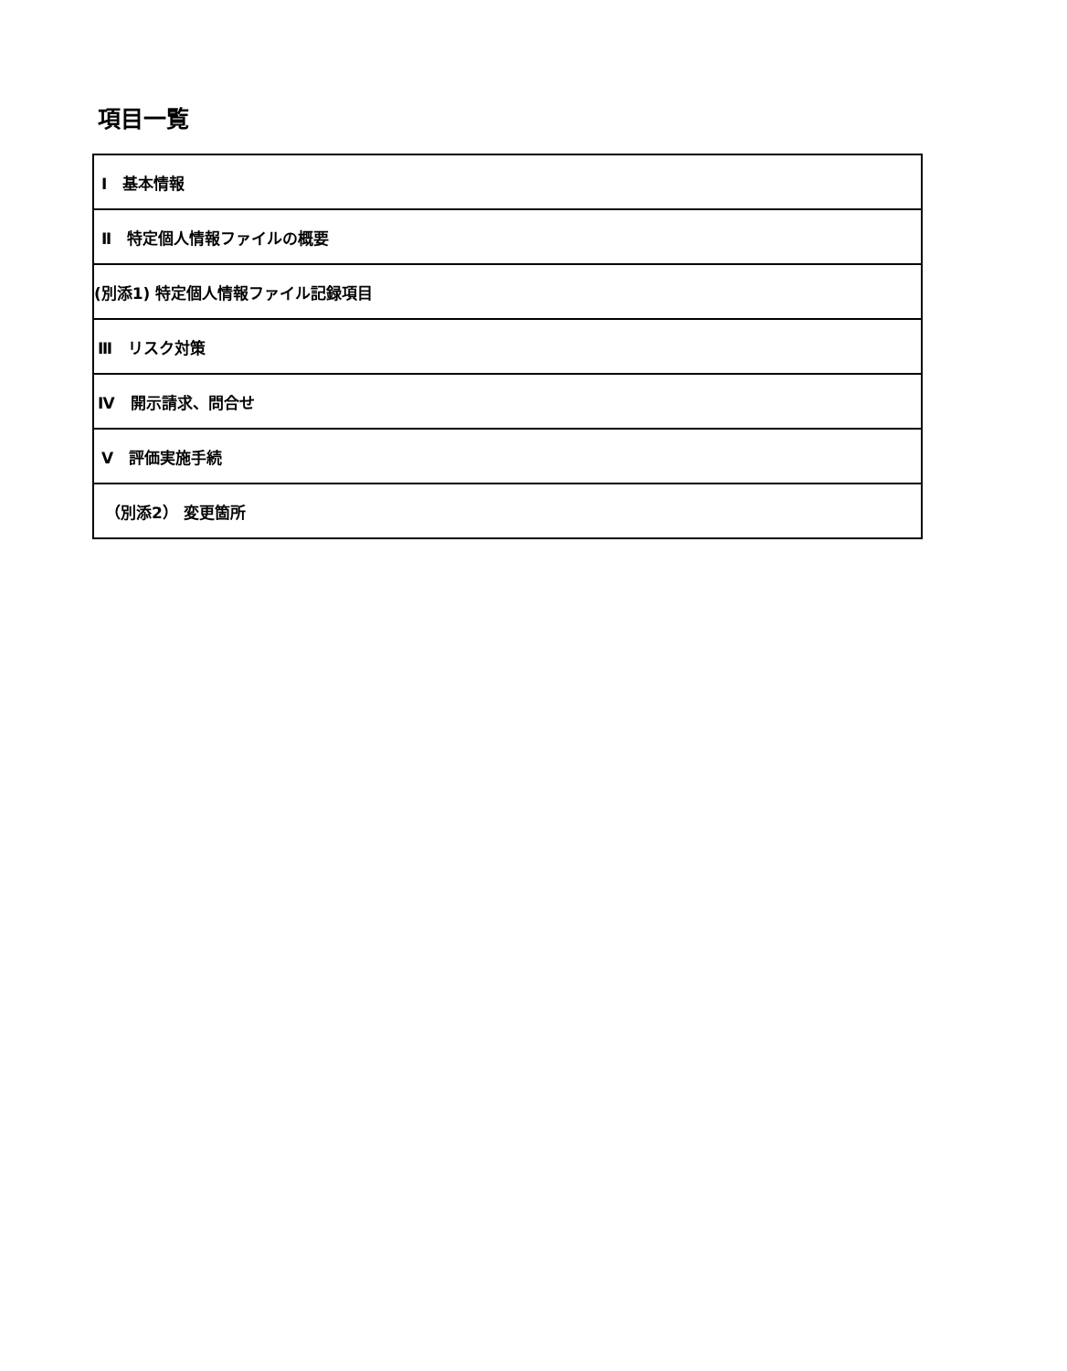項目一覧
| Ⅰ 基本情報 |
| Ⅱ 特定個人情報ファイルの概要 |
| (別添1) 特定個人情報ファイル記録項目 |
| Ⅲ リスク対策 |
| Ⅳ 開示請求、問合せ |
| Ⅴ 評価実施手続 |
| （別添2） 変更箇所 |